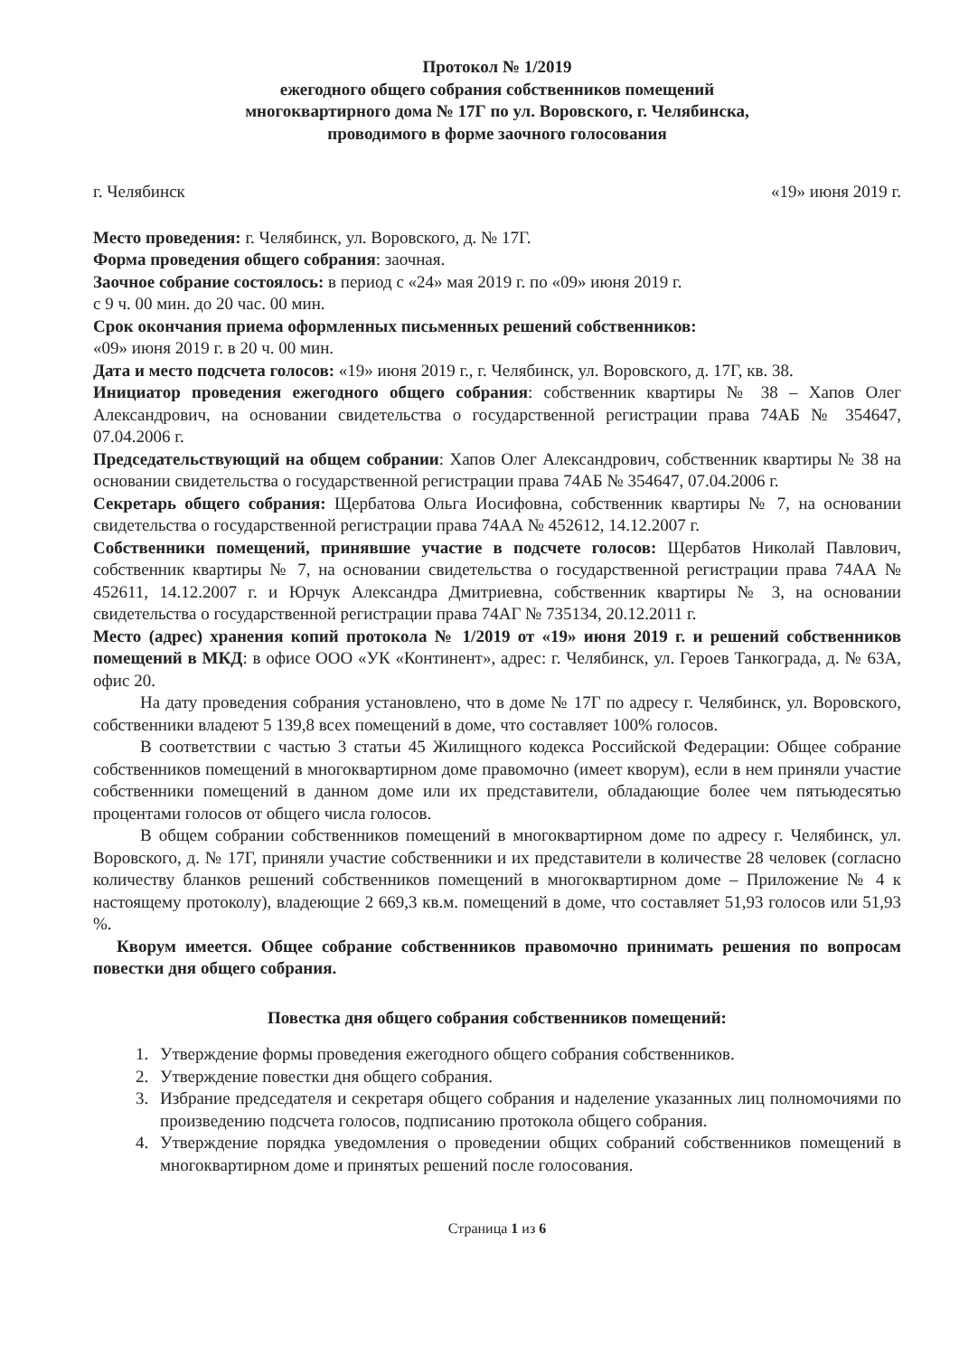Протокол № 1/2019
ежегодного общего собрания собственников помещений
многоквартирного дома № 17Г по ул. Воровского, г. Челябинска,
проводимого в форме заочного голосования
г. Челябинск «19» июня 2019 г.
Место проведения: г. Челябинск, ул. Воровского, д. № 17Г.
Форма проведения общего собрания: заочная.
Заочное собрание состоялось: в период с «24» мая 2019 г. по «09» июня 2019 г.
с 9 ч. 00 мин. до 20 час. 00 мин.
Срок окончания приема оформленных письменных решений собственников:
«09» июня 2019 г. в 20 ч. 00 мин.
Дата и место подсчета голосов: «19» июня 2019 г., г. Челябинск, ул. Воровского, д. 17Г, кв. 38.
Инициатор проведения ежегодного общего собрания: собственник квартиры № 38 – Хапов Олег Александрович, на основании свидетельства о государственной регистрации права 74АБ № 354647, 07.04.2006 г.
Председательствующий на общем собрании: Хапов Олег Александрович, собственник квартиры № 38 на основании свидетельства о государственной регистрации права 74АБ № 354647, 07.04.2006 г.
Секретарь общего собрания: Щербатова Ольга Иосифовна, собственник квартиры № 7, на основании свидетельства о государственной регистрации права 74АА № 452612, 14.12.2007 г.
Собственники помещений, принявшие участие в подсчете голосов: Щербатов Николай Павлович, собственник квартиры № 7, на основании свидетельства о государственной регистрации права 74АА № 452611, 14.12.2007 г. и Юрчук Александра Дмитриевна, собственник квартиры № 3, на основании свидетельства о государственной регистрации права 74АГ № 735134, 20.12.2011 г.
Место (адрес) хранения копий протокола № 1/2019 от «19» июня 2019 г. и решений собственников помещений в МКД: в офисе ООО «УК «Континент», адрес: г. Челябинск, ул. Героев Танкограда, д. № 63А, офис 20.
На дату проведения собрания установлено, что в доме № 17Г по адресу г. Челябинск, ул. Воровского, собственники владеют 5 139,8 всех помещений в доме, что составляет 100% голосов.
В соответствии с частью 3 статьи 45 Жилищного кодекса Российской Федерации: Общее собрание собственников помещений в многоквартирном доме правомочно (имеет кворум), если в нем приняли участие собственники помещений в данном доме или их представители, обладающие более чем пятьюдесятью процентами голосов от общего числа голосов.
В общем собрании собственников помещений в многоквартирном доме по адресу г. Челябинск, ул. Воровского, д. № 17Г, приняли участие собственники и их представители в количестве 28 человек (согласно количеству бланков решений собственников помещений в многоквартирном доме – Приложение № 4 к настоящему протоколу), владеющие 2 669,3 кв.м. помещений в доме, что составляет 51,93 голосов или 51,93 %.
Кворум имеется. Общее собрание собственников правомочно принимать решения по вопросам повестки дня общего собрания.
Повестка дня общего собрания собственников помещений:
1. Утверждение формы проведения ежегодного общего собрания собственников.
2. Утверждение повестки дня общего собрания.
3. Избрание председателя и секретаря общего собрания и наделение указанных лиц полномочиями по произведению подсчета голосов, подписанию протокола общего собрания.
4. Утверждение порядка уведомления о проведении общих собраний собственников помещений в многоквартирном доме и принятых решений после голосования.
Страница 1 из 6